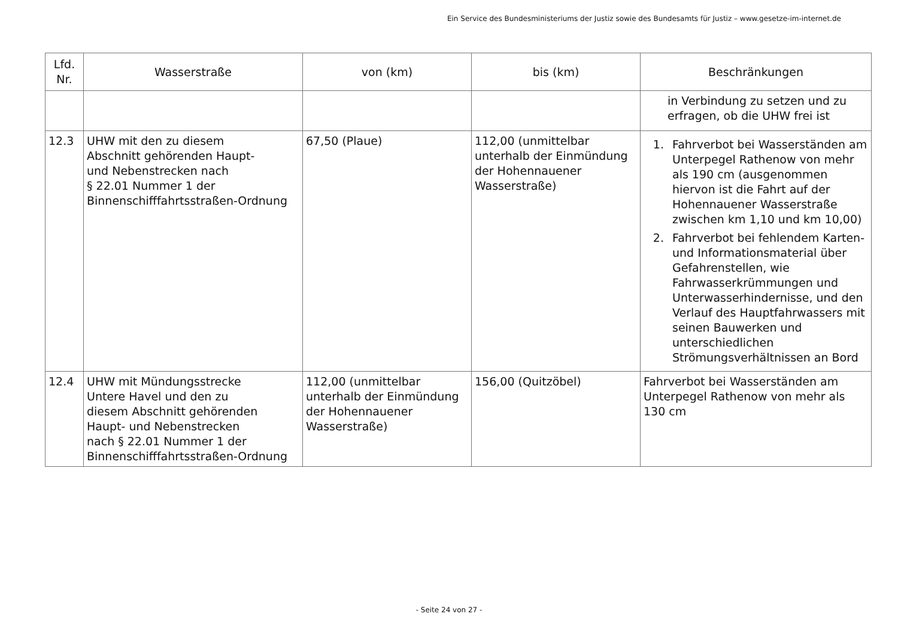Ein Service des Bundesministeriums der Justiz sowie des Bundesamts für Justiz – www.gesetze-im-internet.de
| Lfd. Nr. | Wasserstraße | von (km) | bis (km) | Beschränkungen |
| --- | --- | --- | --- | --- |
| | | | | in Verbindung zu setzen und zu erfragen, ob die UHW frei ist |
| 12.3 | UHW mit den zu diesem Abschnitt gehörenden Haupt- und Nebenstrecken nach § 22.01 Nummer 1 der Binnenschifffahrtsstraßen-Ordnung | 67,50 (Plaue) | 112,00 (unmittelbar unterhalb der Einmündung der Hohennauener Wasserstraße) | 1. Fahrverbot bei Wasserständen am Unterpegel Rathenow von mehr als 190 cm (ausgenommen hiervon ist die Fahrt auf der Hohennauener Wasserstraße zwischen km 1,10 und km 10,00) 2. Fahrverbot bei fehlendem Karten- und Informationsmaterial über Gefahrenstellen, wie Fahrwasserkrümmungen und Unterwasserhindernisse, und den Verlauf des Hauptfahrwassers mit seinen Bauwerken und unterschiedlichen Strömungsverhältnissen an Bord |
| 12.4 | UHW mit Mündungsstrecke Untere Havel und den zu diesem Abschnitt gehörenden Haupt- und Nebenstrecken nach § 22.01 Nummer 1 der Binnenschifffahrtsstraßen-Ordnung | 112,00 (unmittelbar unterhalb der Einmündung der Hohennauener Wasserstraße) | 156,00 (Quitzöbel) | Fahrverbot bei Wasserständen am Unterpegel Rathenow von mehr als 130 cm |
- Seite 24 von 27 -